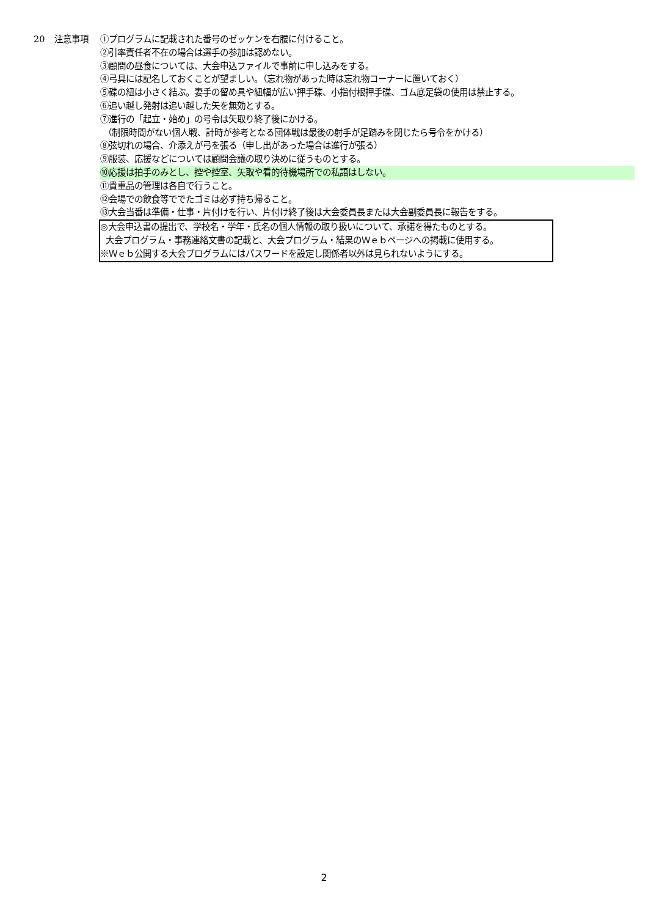20 注意事項 ①プログラムに記載された番号のゼッケンを右腰に付けること。
②引率責任者不在の場合は選手の参加は認めない。
③顧問の昼食については、大会申込ファイルで事前に申し込みをする。
④弓具には記名しておくことが望ましい。（忘れ物があった時は忘れ物コーナーに置いておく）
⑤碟の紐は小さく結ぶ。妻手の留め具や紐幅が広い押手碟、小指付根押手碟、ゴム底足袋の使用は禁止する。
⑥追い越し発射は追い越した矢を無効とする。
⑦進行の「起立・始め」の号令は矢取り終了後にかける。
（制限時間がない個人戦、計時が参考となる団体戦は最後の射手が足踏みを閉じたら号令をかける）
⑧弦切れの場合、介添えが弓を張る（申し出があった場合は進行が張る）
⑨服装、応援などについては顧問会議の取り決めに従うものとする。
⑩応援は拍手のみとし、控や控室、矢取や看的待機場所での私語はしない。
⑪貴重品の管理は各自で行うこと。
⑫会場での飲食等ででたゴミは必ず持ち帰ること。
⑬大会当番は準備・仕事・片付けを行い、片付け終了後は大会委員長または大会副委員長に報告をする。
◎大会申込書の提出で、学校名・学年・氏名の個人情報の取り扱いについて、承諾を得たものとする。
大会プログラム・事務連絡文書の記載と、大会プログラム・結果のＷｅｂページへの掲載に使用する。
※Ｗｅｂ公開する大会プログラムにはパスワードを設定し関係者以外は見られないようにする。
2